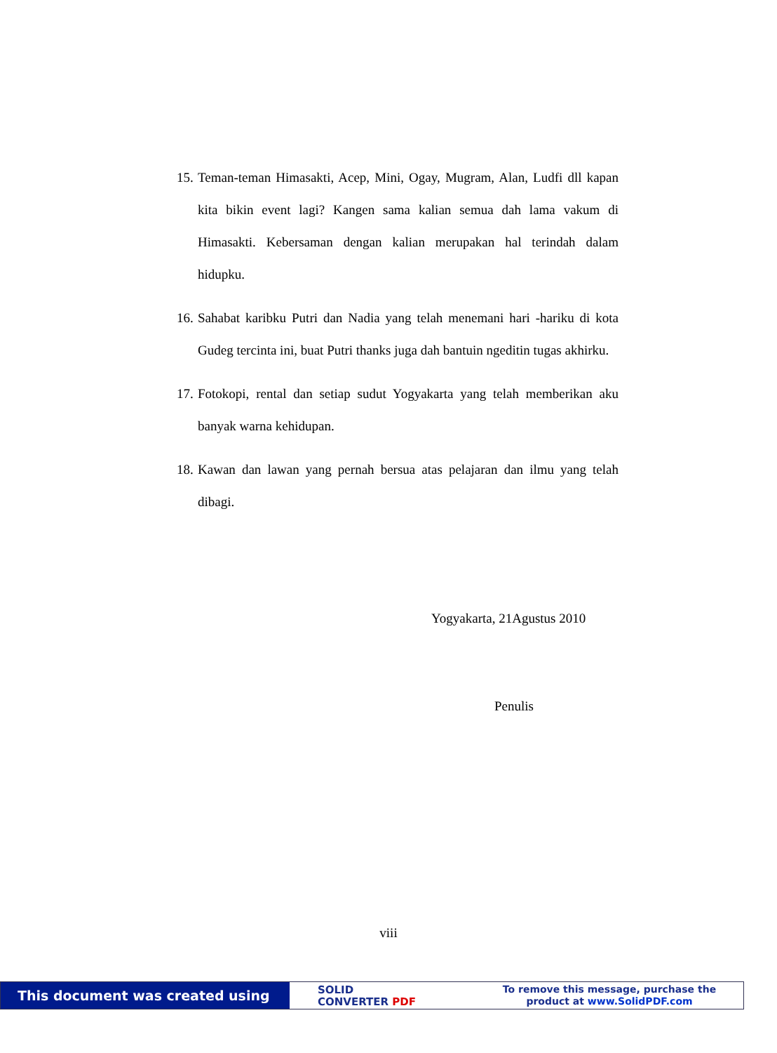15. Teman-teman Himasakti, Acep, Mini, Ogay, Mugram, Alan, Ludfi dll kapan kita bikin event lagi? Kangen sama kalian semua dah lama vakum di Himasakti. Kebersaman dengan kalian merupakan hal terindah dalam hidupku.
16. Sahabat karibku Putri dan Nadia yang telah menemani hari -hariku di kota Gudeg tercinta ini, buat Putri thanks juga dah bantuin ngeditin tugas akhirku.
17. Fotokopi, rental dan setiap sudut Yogyakarta yang telah memberikan aku banyak warna kehidupan.
18. Kawan dan lawan yang pernah bersua atas pelajaran dan ilmu yang telah dibagi.
Yogyakarta, 21Agustus 2010
Penulis
viii
This document was created using
SOLID
CONVERTER PDF
To remove this message, purchase the
product at www.SolidPDF.com